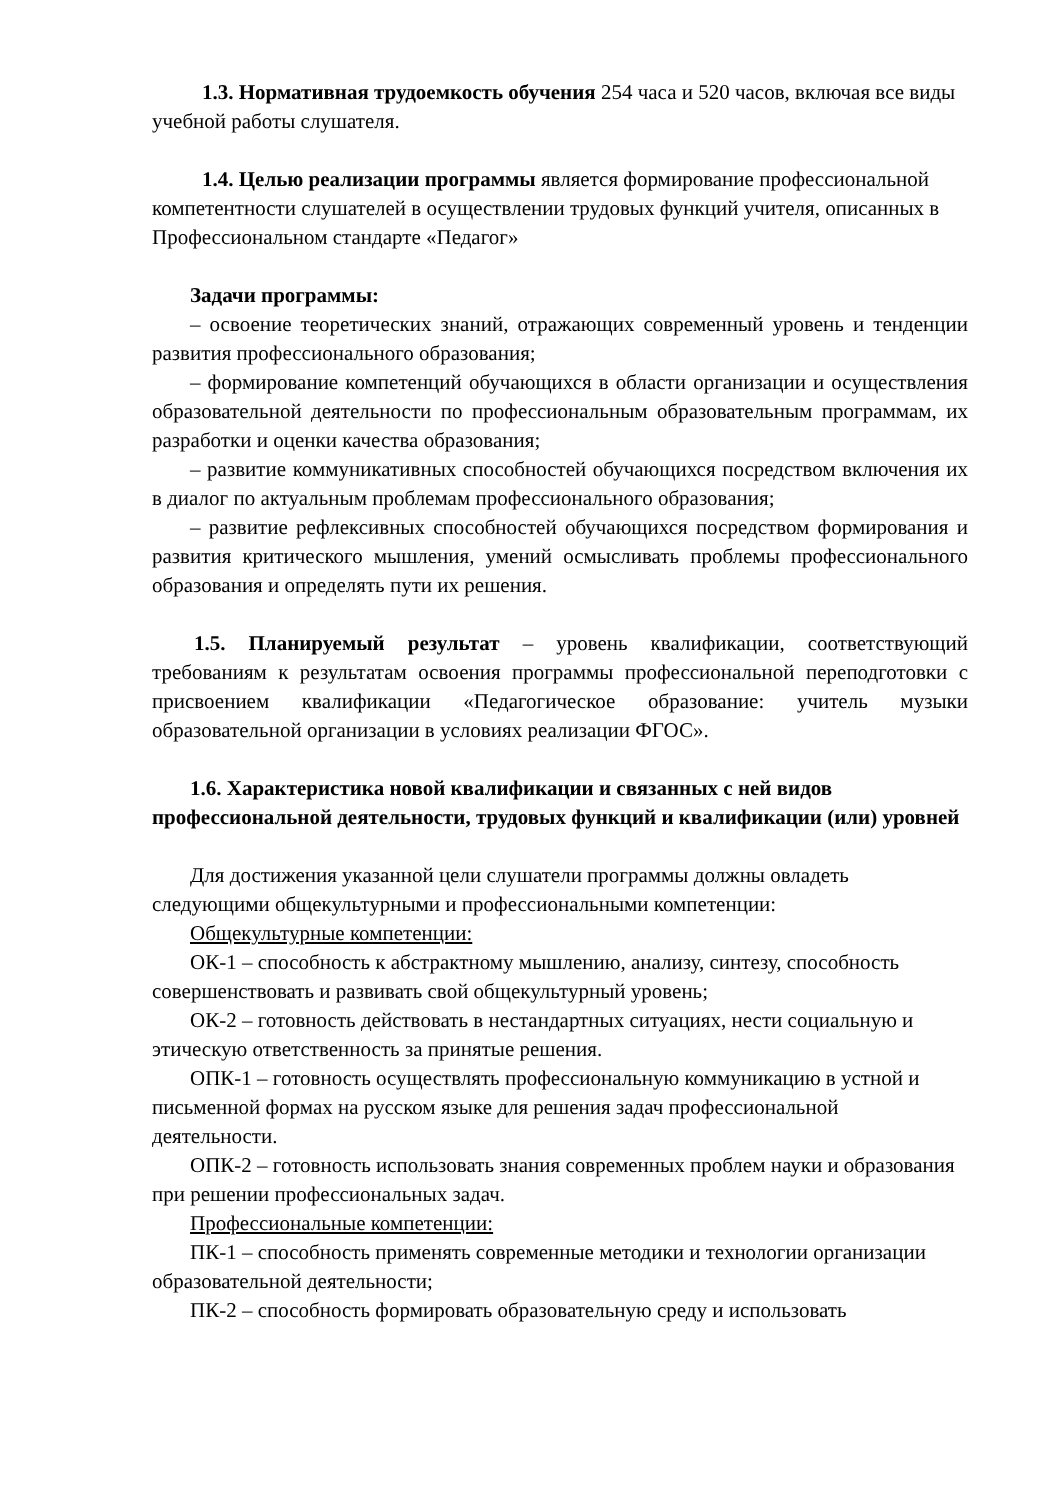1.3. Нормативная трудоемкость обучения 254 часа и 520 часов, включая все виды учебной работы слушателя.
1.4. Целью реализации программы является формирование профессиональной компетентности слушателей в осуществлении трудовых функций учителя, описанных в Профессиональном стандарте «Педагог»
Задачи программы:
– освоение теоретических знаний, отражающих современный уровень и тенденции развития профессионального образования;
– формирование компетенций обучающихся в области организации и осуществления образовательной деятельности по профессиональным образовательным программам, их разработки и оценки качества образования;
– развитие коммуникативных способностей обучающихся посредством включения их в диалог по актуальным проблемам профессионального образования;
– развитие рефлексивных способностей обучающихся посредством формирования и развития критического мышления, умений осмысливать проблемы профессионального образования и определять пути их решения.
1.5. Планируемый результат – уровень квалификации, соответствующий требованиям к результатам освоения программы профессиональной переподготовки с присвоением квалификации «Педагогическое образование: учитель музыки образовательной организации в условиях реализации ФГОС».
1.6. Характеристика новой квалификации и связанных с ней видов профессиональной деятельности, трудовых функций и квалификации (или) уровней
Для достижения указанной цели слушатели программы должны овладеть следующими общекультурными и профессиональными компетенции:
Общекультурные компетенции:
ОК-1 – способность к абстрактному мышлению, анализу, синтезу, способность совершенствовать и развивать свой общекультурный уровень;
ОК-2 – готовность действовать в нестандартных ситуациях, нести социальную и этическую ответственность за принятые решения.
ОПК-1 – готовность осуществлять профессиональную коммуникацию в устной и письменной формах на русском языке для решения задач профессиональной деятельности.
ОПК-2 – готовность использовать знания современных проблем науки и образования при решении профессиональных задач.
Профессиональные компетенции:
ПК-1 – способность применять современные методики и технологии организации образовательной деятельности;
ПК-2 – способность формировать образовательную среду и использовать